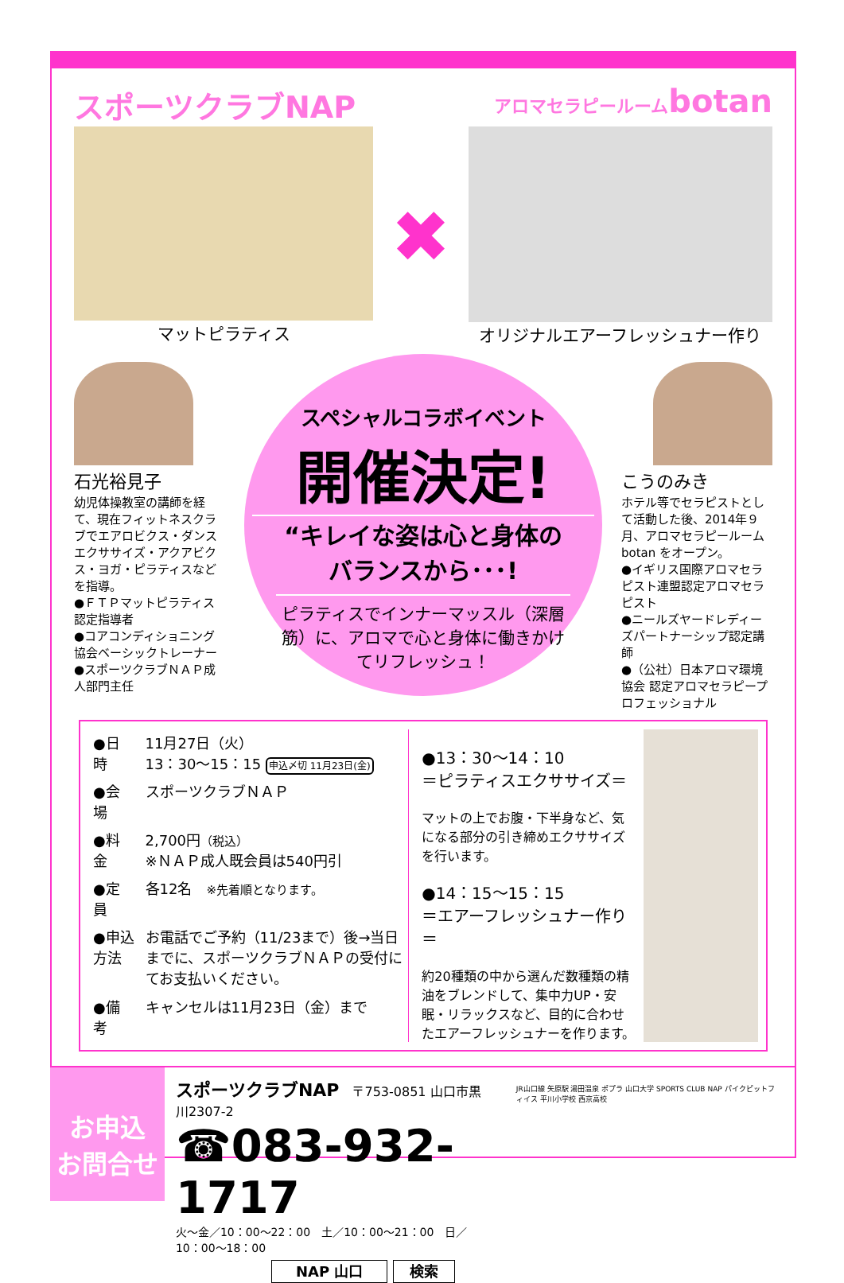スポーツクラブNAP
アロマセラピールームbotan
マットピラティス
✖
オリジナルエアーフレッシュナー作り
石光裕見子
幼児体操教室の講師を経て、現在フィットネスクラブでエアロビクス・ダンスエクササイズ・アクアビクス・ヨガ・ピラティスなどを指導。
●ＦＴＰマットピラティス認定指導者
●コアコンディショニング協会ベーシックトレーナー
●スポーツクラブＮＡＰ成人部門主任
スペシャルコラボイベント
開催決定!
“キレイな姿は心と身体の
バランスから･･･!
ピラティスでインナーマッスル（深層筋）に、アロマで心と身体に働きかけてリフレッシュ！
こうのみき
ホテル等でセラピストとして活動した後、2014年９月、アロマセラピールーム botan をオープン。
●イギリス国際アロマセラピスト連盟認定アロマセラピスト
●ニールズヤードレディーズパートナーシップ認定講師
●（公社）日本アロマ環境協会 認定アロマセラピープロフェッショナル
| ●日 時 | 11月27日（火） 13：30〜15：15 申込〆切 11月23日(金) |
| ●会 場 | スポーツクラブＮＡＰ |
| ●料 金 | 2,700円 （税込） ※ＮＡＰ成人既会員は540円引 |
| ●定 員 | 各12名 ※先着順となります。 |
| ●申込方法 | お電話でご予約（11/23まで）後→当日までに、スポーツクラブＮＡＰの受付にてお支払いください。 |
| ●備 考 | キャンセルは11月23日（金）まで |
●13：30〜14：10
＝ピラティスエクササイズ＝
マットの上でお腹・下半身など、気になる部分の引き締めエクササイズを行います。
●14：15〜15：15
＝エアーフレッシュナー作り＝
約20種類の中から選んだ数種類の精油をブレンドして、集中力UP・安眠・リラックスなど、目的に合わせたエアーフレッシュナーを作ります。
お申込
お問合せ
スポーツクラブNAP　〒753-0851 山口市黒川2307-2
☎083-932-1717
火〜金／10：00〜22：00　土／10：00〜21：00　日／10：00〜18：00
NAP 山口 検索
JR山口線 矢原駅 湯田温泉 ポプラ 山口大学 SPORTS CLUB NAP パイクピットフィイス 平川小学校 西京高校